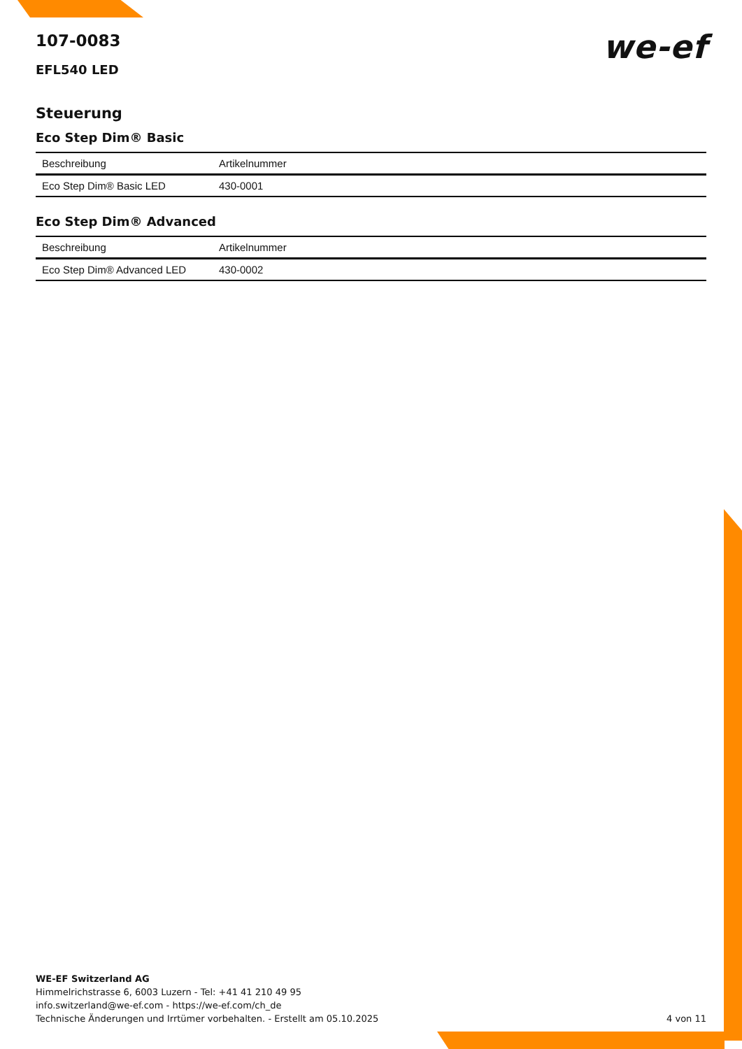we-ef
107-0083
EFL540 LED
Steuerung
Eco Step Dim® Basic
| Beschreibung | Artikelnummer |
| --- | --- |
| Eco Step Dim® Basic LED | 430-0001 |
Eco Step Dim® Advanced
| Beschreibung | Artikelnummer |
| --- | --- |
| Eco Step Dim® Advanced LED | 430-0002 |
WE-EF Switzerland AG
Himmelrichstrasse 6, 6003 Luzern - Tel: +41 41 210 49 95
info.switzerland@we-ef.com - https://we-ef.com/ch_de
4 von 11 Technische Änderungen und Irrtümer vorbehalten. - Erstellt am 05.10.2025